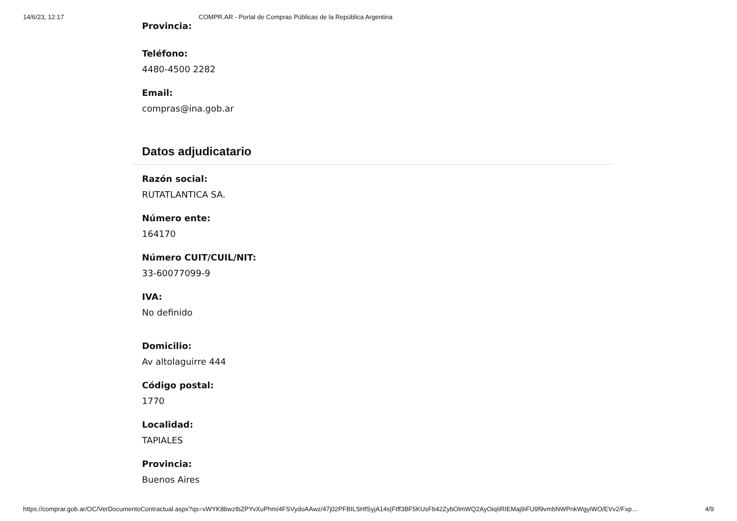14/6/23, 12:17 COMPR.AR - Portal de Compras Públicas de la República Argentina
Provincia:
Teléfono:
4480-4500 2282
Email:
compras@ina.gob.ar
Datos adjudicatario
Razón social:
RUTATLANTICA SA.
Número ente:
164170
Número CUIT/CUIL/NIT:
33-60077099-9
IVA:
No definido
Domicilio:
Av altolaguirre 444
Código postal:
1770
Localidad:
TAPIALES
Provincia:
Buenos Aires
https://comprar.gob.ar/OC/VerDocumentoContractual.aspx?qs=vWYK8bwzIbZPYvXuPhm/4FSVydoAAwz/47j02PFBILSHfSyjA14s|Ftff3BF5KUsFb42ZybOlmWQ2AyOiqIiRIEMaj9iFU9f9vmbNWPnkWgyiWO/EVv2/Fxp… 4/9